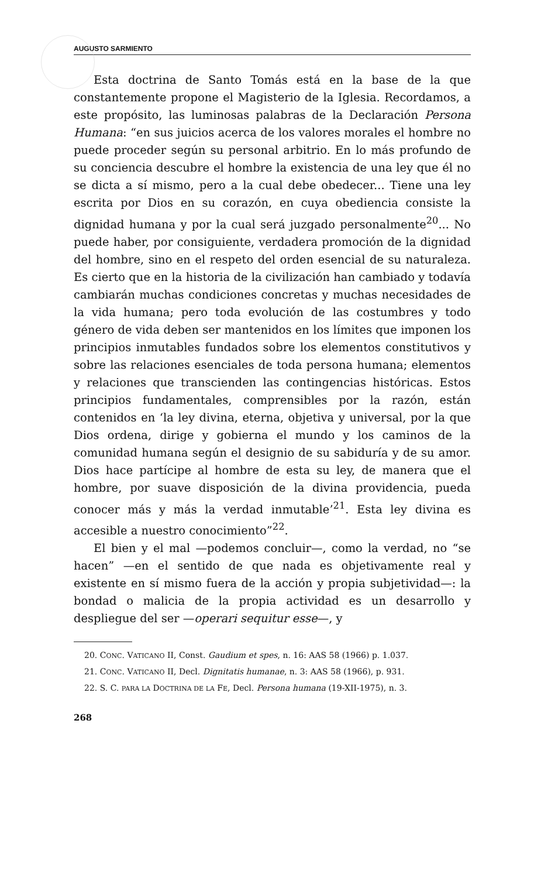AUGUSTO SARMIENTO
Esta doctrina de Santo Tomás está en la base de la que constantemente propone el Magisterio de la Iglesia. Recordamos, a este propósito, las luminosas palabras de la Declaración Persona Humana: “en sus juicios acerca de los valores morales el hombre no puede proceder según su personal arbitrio. En lo más profundo de su conciencia descubre el hombre la existencia de una ley que él no se dicta a sí mismo, pero a la cual debe obedecer... Tiene una ley escrita por Dios en su corazón, en cuya obediencia consiste la dignidad humana y por la cual será juzgado personalmente<sup>20</sup>... No puede haber, por consiguiente, verdadera promoción de la dignidad del hombre, sino en el respeto del orden esencial de su naturaleza. Es cierto que en la historia de la civilización han cambiado y todavía cambiarán muchas condiciones concretas y muchas necesidades de la vida humana; pero toda evolución de las costumbres y todo género de vida deben ser mantenidos en los límites que imponen los principios inmutables fundados sobre los elementos constitutivos y sobre las relaciones esenciales de toda persona humana; elementos y relaciones que transcienden las contingencias históricas. Estos principios fundamentales, comprensibles por la razón, están contenidos en ‘la ley divina, eterna, objetiva y universal, por la que Dios ordena, dirige y gobierna el mundo y los caminos de la comunidad humana según el designio de su sabiduría y de su amor. Dios hace partícipe al hombre de esta su ley, de manera que el hombre, por suave disposición de la divina providencia, pueda conocer más y más la verdad inmutable’<sup>21</sup>. Esta ley divina es accesible a nuestro conocimiento”<sup>22</sup>.
El bien y el mal —podemos concluir—, como la verdad, no “se hacen” —en el sentido de que nada es objetivamente real y existente en sí mismo fuera de la acción y propia subjetividad—: la bondad o malicia de la propia actividad es un desarrollo y despliegue del ser —operari sequitur esse—, y
20. CONC. VATICANO II, Const. Gaudium et spes, n. 16: AAS 58 (1966) p. 1.037.
21. CONC. VATICANO II, Decl. Dignitatis humanae, n. 3: AAS 58 (1966), p. 931.
22. S. C. PARA LA DOCTRINA DE LA FE, Decl. Persona humana (19-XII-1975), n. 3.
268